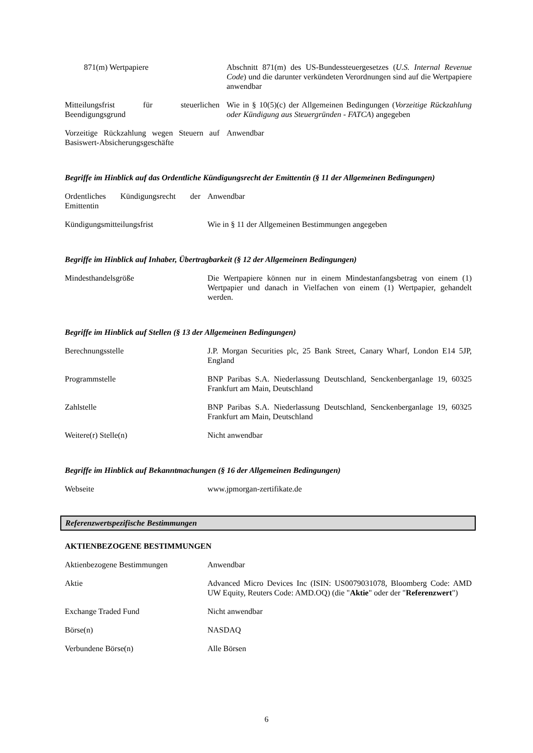| 871(m) Wertpapiere | Abschnitt 871(m) des US-Bundessteuergesetzes ( U.S. Internal Revenue Code ) und die darunter verkündeten Verordnungen sind auf die Wertpapiere anwendbar |
| Mitteilungsfrist für steuerlichen Beendigungsgrund | Wie in § 10(5)(c) der Allgemeinen Bedingungen ( Vorzeitige Rückzahlung oder Kündigung aus Steuergründen - FATCA ) angegeben |
| Vorzeitige Rückzahlung wegen Steuern auf Basiswert-Absicherungsgeschäfte | Anwendbar |
Begriffe im Hinblick auf das Ordentliche Kündigungsrecht der Emittentin (§ 11 der Allgemeinen Bedingungen)
| Ordentliches Kündigungsrecht der Emittentin | Anwendbar |
| Kündigungsmitteilungsfrist | Wie in § 11 der Allgemeinen Bestimmungen angegeben |
Begriffe im Hinblick auf Inhaber, Übertragbarkeit (§ 12 der Allgemeinen Bedingungen)
| Mindesthandelsgröße | Die Wertpapiere können nur in einem Mindestanfangsbetrag von einem (1) Wertpapier und danach in Vielfachen von einem (1) Wertpapier, gehandelt werden. |
Begriffe im Hinblick auf Stellen (§ 13 der Allgemeinen Bedingungen)
| Berechnungsstelle | J.P. Morgan Securities plc, 25 Bank Street, Canary Wharf, London E14 5JP, England |
| Programmstelle | BNP Paribas S.A. Niederlassung Deutschland, Senckenberganlage 19, 60325 Frankfurt am Main, Deutschland |
| Zahlstelle | BNP Paribas S.A. Niederlassung Deutschland, Senckenberganlage 19, 60325 Frankfurt am Main, Deutschland |
| Weitere(r) Stelle(n) | Nicht anwendbar |
Begriffe im Hinblick auf Bekanntmachungen (§ 16 der Allgemeinen Bedingungen)
| Webseite | www.jpmorgan-zertifikate.de |
Referenzwertspezifische Bestimmungen
AKTIENBEZOGENE BESTIMMUNGEN
| Aktienbezogene Bestimmungen | Anwendbar |
| Aktie | Advanced Micro Devices Inc (ISIN: US0079031078, Bloomberg Code: AMD UW Equity, Reuters Code: AMD.OQ) (die " Aktie " oder der " Referenzwert ") |
| Exchange Traded Fund | Nicht anwendbar |
| Börse(n) | NASDAQ |
| Verbundene Börse(n) | Alle Börsen |
6